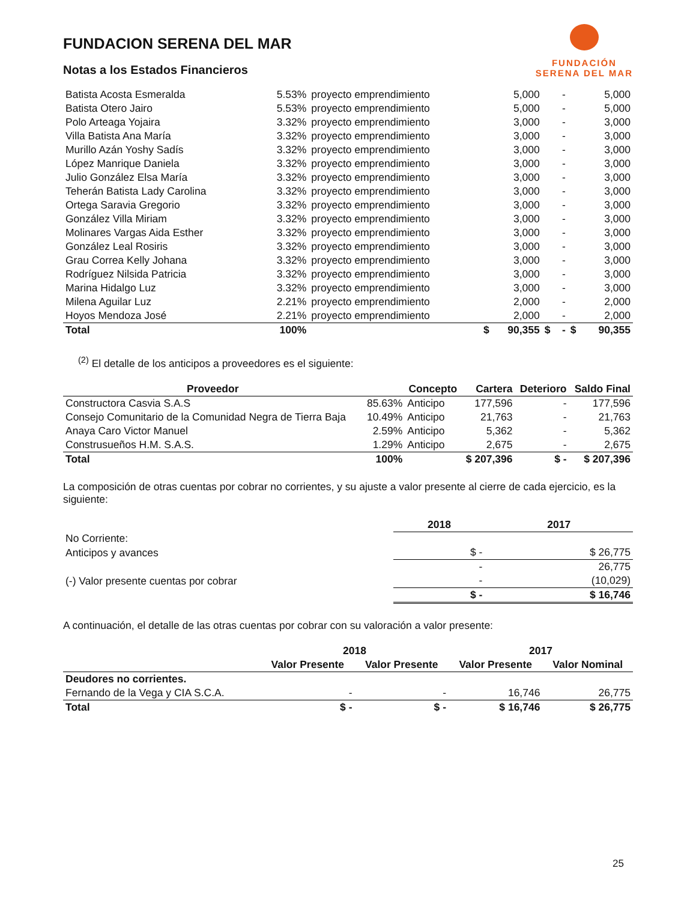FUNDACION SERENA DEL MAR
Notas a los Estados Financieros
FUNDACIÓN
SERENA DEL MAR
| Batista Acosta Esmeralda | 5.53% | proyecto emprendimiento | | 5,000 | | - | | 5,000 |
| Batista Otero Jairo | 5.53% | proyecto emprendimiento | | 5,000 | | - | | 5,000 |
| Polo Arteaga Yojaira | 3.32% | proyecto emprendimiento | | 3,000 | | - | | 3,000 |
| Villa Batista Ana María | 3.32% | proyecto emprendimiento | | 3,000 | | - | | 3,000 |
| Murillo Azán Yoshy Sadís | 3.32% | proyecto emprendimiento | | 3,000 | | - | | 3,000 |
| López Manrique Daniela | 3.32% | proyecto emprendimiento | | 3,000 | | - | | 3,000 |
| Julio González Elsa María | 3.32% | proyecto emprendimiento | | 3,000 | | - | | 3,000 |
| Teherán Batista Lady Carolina | 3.32% | proyecto emprendimiento | | 3,000 | | - | | 3,000 |
| Ortega Saravia Gregorio | 3.32% | proyecto emprendimiento | | 3,000 | | - | | 3,000 |
| González Villa Miriam | 3.32% | proyecto emprendimiento | | 3,000 | | - | | 3,000 |
| Molinares Vargas Aida Esther | 3.32% | proyecto emprendimiento | | 3,000 | | - | | 3,000 |
| González Leal Rosiris | 3.32% | proyecto emprendimiento | | 3,000 | | - | | 3,000 |
| Grau Correa Kelly Johana | 3.32% | proyecto emprendimiento | | 3,000 | | - | | 3,000 |
| Rodríguez Nilsida Patricia | 3.32% | proyecto emprendimiento | | 3,000 | | - | | 3,000 |
| Marina Hidalgo Luz | 3.32% | proyecto emprendimiento | | 3,000 | | - | | 3,000 |
| Milena Aguilar Luz | 2.21% | proyecto emprendimiento | | 2,000 | | - | | 2,000 |
| Hoyos Mendoza José | 2.21% | proyecto emprendimiento | | 2,000 | | - | | 2,000 |
| Total | 100% | | $ | 90,355 | $ | - | $ | 90,355 |
<sup>(2)</sup> El detalle de los anticipos a proveedores es el siguiente:
| Proveedor | | Concepto | Cartera | Deterioro | Saldo Final |
| --- | --- | --- | --- | --- | --- |
| Constructora Casvia S.A.S | 85.63% | Anticipo | 177,596 | - | 177,596 |
| Consejo Comunitario de la Comunidad Negra de Tierra Baja | 10.49% | Anticipo | 21,763 | - | 21,763 |
| Anaya Caro Victor Manuel | 2.59% | Anticipo | 5,362 | - | 5,362 |
| Construsueños H.M. S.A.S. | 1.29% | Anticipo | 2,675 | - | 2,675 |
| Total | 100% | | $ 207,396 | $ - | $ 207,396 |
La composición de otras cuentas por cobrar no corrientes, y su ajuste a valor presente al cierre de cada ejercicio, es la siguiente:
| | 2018 | 2017 |
| --- | --- | --- |
| No Corriente: | | |
| Anticipos y avances | $ - | $ 26,775 |
| | - | 26,775 |
| (-) Valor presente cuentas por cobrar | - | (10,029) |
| | $ - | $ 16,746 |
A continuación, el detalle de las otras cuentas por cobrar con su valoración a valor presente:
| | 2018 | | 2017 | |
| --- | --- | --- | --- | --- |
| | Valor Presente | Valor Presente | Valor Presente | Valor Nominal |
| Deudores no corrientes. | | | | |
| Fernando de la Vega y CIA S.C.A. | - | - | 16,746 | 26,775 |
| Total | $ - | $ - | $ 16,746 | $ 26,775 |
25